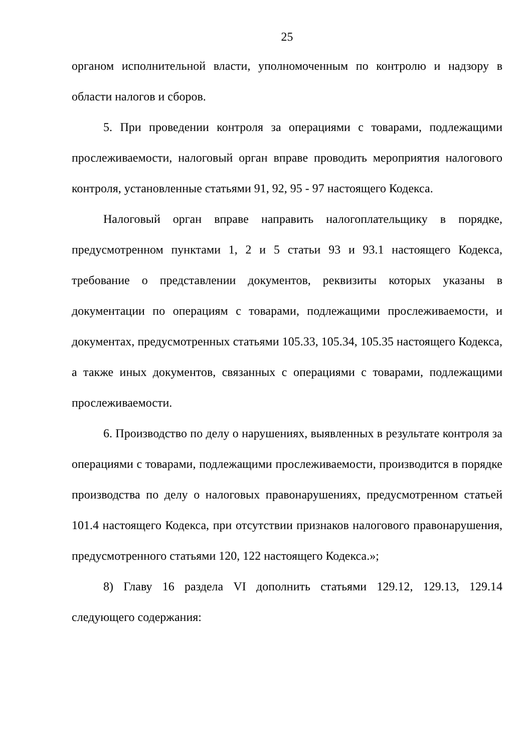25
органом исполнительной власти, уполномоченным по контролю и надзору в области налогов и сборов.
5. При проведении контроля за операциями с товарами, подлежащими прослеживаемости, налоговый орган вправе проводить мероприятия налогового контроля, установленные статьями 91, 92, 95 - 97 настоящего Кодекса.
Налоговый орган вправе направить налогоплательщику в порядке, предусмотренном пунктами 1, 2 и 5 статьи 93 и 93.1 настоящего Кодекса, требование о представлении документов, реквизиты которых указаны в документации по операциям с товарами, подлежащими прослеживаемости, и документах, предусмотренных статьями 105.33, 105.34, 105.35 настоящего Кодекса, а также иных документов, связанных с операциями с товарами, подлежащими прослеживаемости.
6. Производство по делу о нарушениях, выявленных в результате контроля за операциями с товарами, подлежащими прослеживаемости, производится в порядке производства по делу о налоговых правонарушениях, предусмотренном статьей 101.4 настоящего Кодекса, при отсутствии признаков налогового правонарушения, предусмотренного статьями 120, 122 настоящего Кодекса.»;
8) Главу 16 раздела VI дополнить статьями 129.12, 129.13, 129.14 следующего содержания: